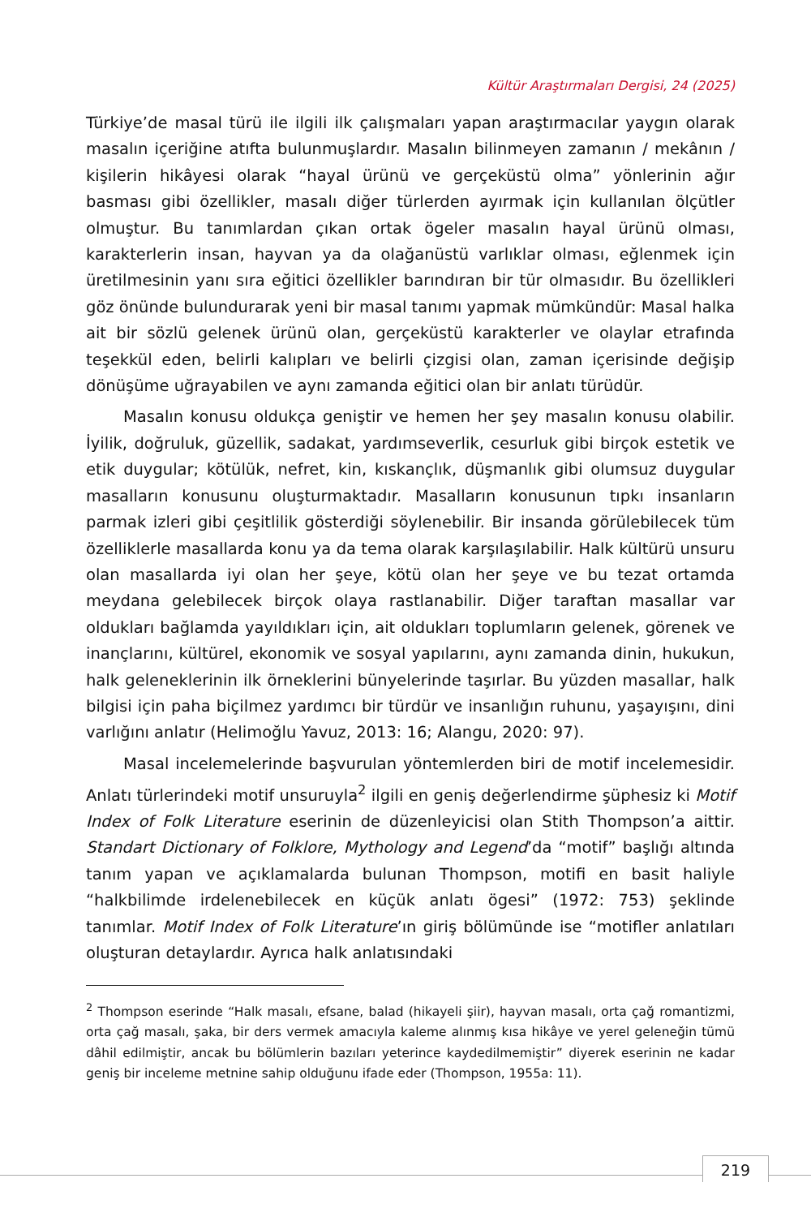Kültür Araştırmaları Dergisi, 24 (2025)
Türkiye’de masal türü ile ilgili ilk çalışmaları yapan araştırmacılar yaygın olarak masalın içeriğine atıfta bulunmuşlardır. Masalın bilinmeyen zamanın / mekânın / kişilerin hikâyesi olarak “hayal ürünü ve gerçeküstü olma” yönlerinin ağır basması gibi özellikler, masalı diğer türlerden ayırmak için kullanılan ölçütler olmuştur. Bu tanımlardan çıkan ortak ögeler masalın hayal ürünü olması, karakterlerin insan, hayvan ya da olağanüstü varlıklar olması, eğlenmek için üretilmesinin yanı sıra eğitici özellikler barındıran bir tür olmasıdır. Bu özellikleri göz önünde bulundurarak yeni bir masal tanımı yapmak mümkündür: Masal halka ait bir sözlü gelenek ürünü olan, gerçeküstü karakterler ve olaylar etrafında teşekkül eden, belirli kalıpları ve belirli çizgisi olan, zaman içerisinde değişip dönüşüme uğrayabilen ve aynı zamanda eğitici olan bir anlatı türüdür.
Masalın konusu oldukça geniştir ve hemen her şey masalın konusu olabilir. İyilik, doğruluk, güzellik, sadakat, yardımseverlik, cesurluk gibi birçok estetik ve etik duygular; kötülük, nefret, kin, kıskançlık, düşmanlık gibi olumsuz duygular masalların konusunu oluşturmaktadır. Masalların konusunun tıpkı insanların parmak izleri gibi çeşitlilik gösterdiği söylenebilir. Bir insanda görülebilecek tüm özelliklerle masallarda konu ya da tema olarak karşılaşılabilir. Halk kültürü unsuru olan masallarda iyi olan her şeye, kötü olan her şeye ve bu tezat ortamda meydana gelebilecek birçok olaya rastlanabilir. Diğer taraftan masallar var oldukları bağlamda yayıldıkları için, ait oldukları toplumların gelenek, görenek ve inançlarını, kültürel, ekonomik ve sosyal yapılarını, aynı zamanda dinin, hukukun, halk geleneklerinin ilk örneklerini bünyelerinde taşırlar. Bu yüzden masallar, halk bilgisi için paha biçilmez yardımcı bir türdür ve insanlığın ruhunu, yaşayışını, dini varlığını anlatır (Helimoğlu Yavuz, 2013: 16; Alangu, 2020: 97).
Masal incelemelerinde başvurulan yöntemlerden biri de motif incelemesidir. Anlatı türlerindeki motif unsuruyla<sup>2</sup> ilgili en geniş değerlendirme şüphesiz ki Motif Index of Folk Literature eserinin de düzenleyicisi olan Stith Thompson’a aittir. Standart Dictionary of Folklore, Mythology and Legend’da “motif” başlığı altında tanım yapan ve açıklamalarda bulunan Thompson, motifi en basit haliyle “halkbilimde irdelenebilecek en küçük anlatı ögesi” (1972: 753) şeklinde tanımlar. Motif Index of Folk Literature’ın giriş bölümünde ise “motifler anlatıları oluşturan detaylardır. Ayrıca halk anlatısındaki
<sup>2</sup> Thompson eserinde “Halk masalı, efsane, balad (hikayeli şiir), hayvan masalı, orta çağ romantizmi, orta çağ masalı, şaka, bir ders vermek amacıyla kaleme alınmış kısa hikâye ve yerel geleneğin tümü dâhil edilmiştir, ancak bu bölümlerin bazıları yeterince kaydedilmemiştir” diyerek eserinin ne kadar geniş bir inceleme metnine sahip olduğunu ifade eder (Thompson, 1955a: 11).
219